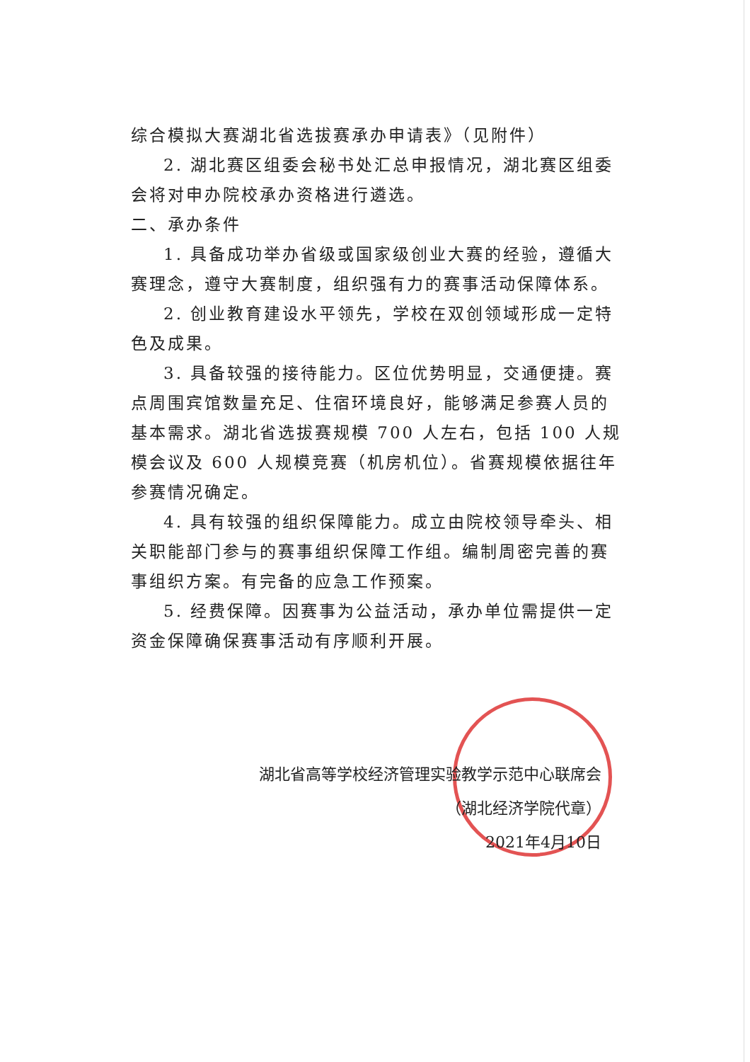综合模拟大赛湖北省选拔赛承办申请表》（见附件）
2. 湖北赛区组委会秘书处汇总申报情况，湖北赛区组委会将对申办院校承办资格进行遴选。
二、承办条件
1. 具备成功举办省级或国家级创业大赛的经验，遵循大赛理念，遵守大赛制度，组织强有力的赛事活动保障体系。
2. 创业教育建设水平领先，学校在双创领域形成一定特色及成果。
3. 具备较强的接待能力。区位优势明显，交通便捷。赛点周围宾馆数量充足、住宿环境良好，能够满足参赛人员的基本需求。湖北省选拔赛规模 700 人左右，包括 100 人规模会议及 600 人规模竞赛（机房机位）。省赛规模依据往年参赛情况确定。
4. 具有较强的组织保障能力。成立由院校领导牵头、相关职能部门参与的赛事组织保障工作组。编制周密完善的赛事组织方案。有完备的应急工作预案。
5. 经费保障。因赛事为公益活动，承办单位需提供一定资金保障确保赛事活动有序顺利开展。
湖北省高等学校经济管理实验教学示范中心联席会
（湖北经济学院代章）
2021年4月10日